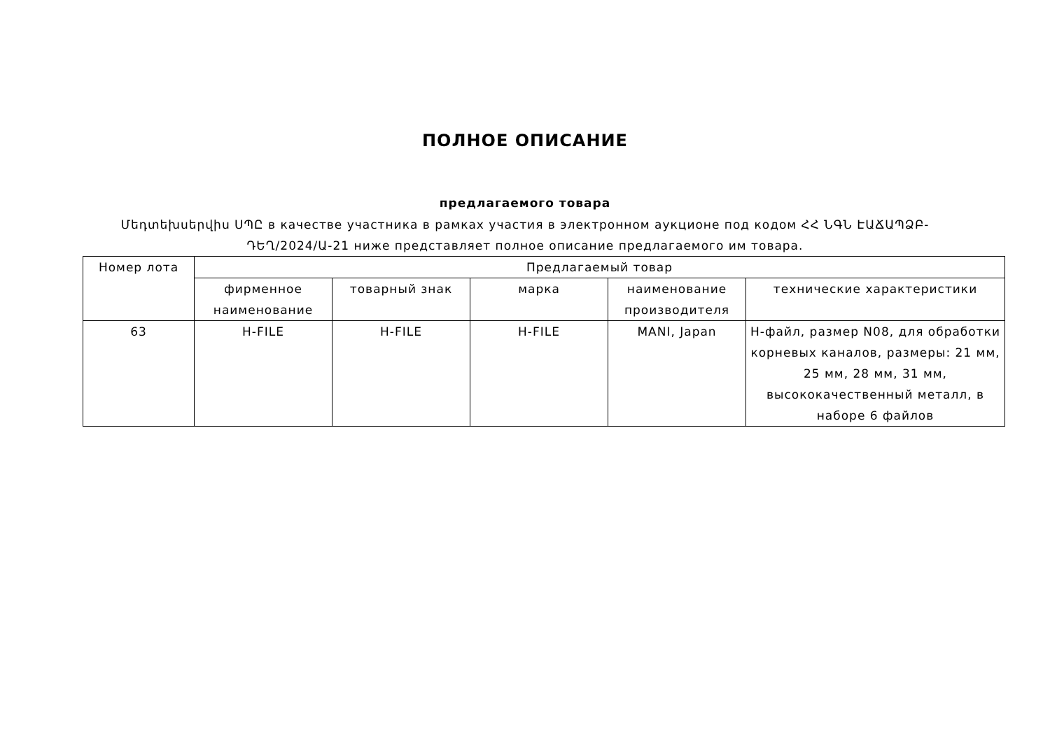ПОЛНОЕ ОПИСАНИЕ
предлагаемого товара
Մեդտեխսերվիս ՍՊԸ в качестве участника в рамках участия в электронном аукционе под кодом ՀՀ ՆԳՆ ԷԱՃԱՊՁԲ-ԴԵՂ/2024/Ա-21 ниже представляет полное описание предлагаемого им товара.
| Номер лота | Предлагаемый товар | | | | |
| --- | --- | --- | --- | --- | --- |
| | фирменное наименование | товарный знак | марка | наименование производителя | технические характеристики |
| 63 | H-FILE | H-FILE | H-FILE | MANI, Japan | H-файл, размер N08, для обработки корневых каналов, размеры: 21 мм, 25 мм, 28 мм, 31 мм, высококачественный металл, в наборе 6 файлов |